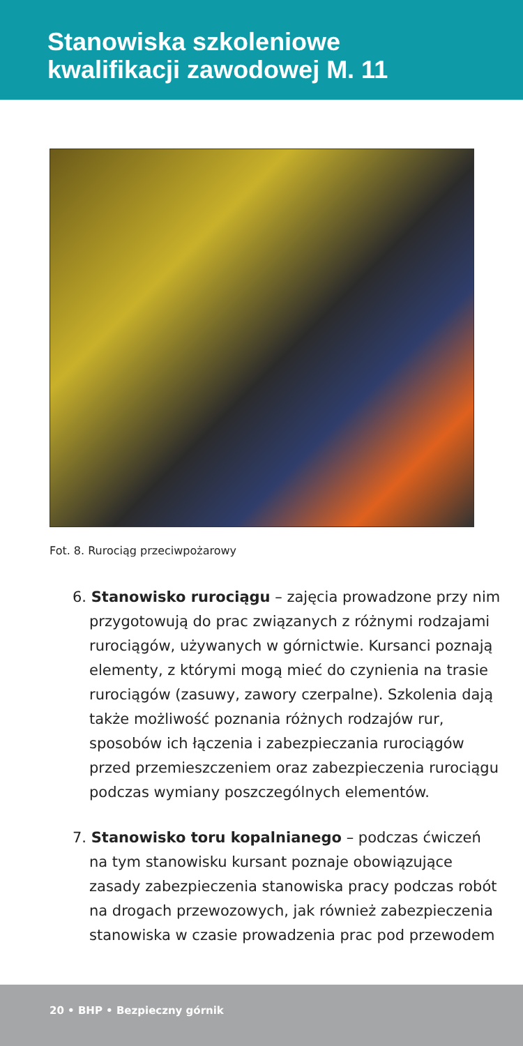Stanowiska szkoleniowe
kwalifikacji zawodowej M. 11
Fot. 8. Rurociąg przeciwpożarowy
6. Stanowisko rurociągu – zajęcia prowadzone przy nim przygotowują do prac związanych z różnymi rodzajami rurociągów, używanych w górnictwie. Kursanci poznają elementy, z którymi mogą mieć do czynienia na trasie rurociągów (zasuwy, zawory czerpalne). Szkolenia dają także możliwość poznania różnych rodzajów rur, sposobów ich łączenia i zabezpieczania rurociągów przed przemieszczeniem oraz zabezpieczenia rurociągu podczas wymiany poszczególnych elementów.
7. Stanowisko toru kopalnianego – podczas ćwiczeń na tym stanowisku kursant poznaje obowiązujące zasady zabezpieczenia stanowiska pracy podczas robót na drogach przewozowych, jak również zabezpieczenia stanowiska w czasie prowadzenia prac pod przewodem
20 • BHP • Bezpieczny górnik